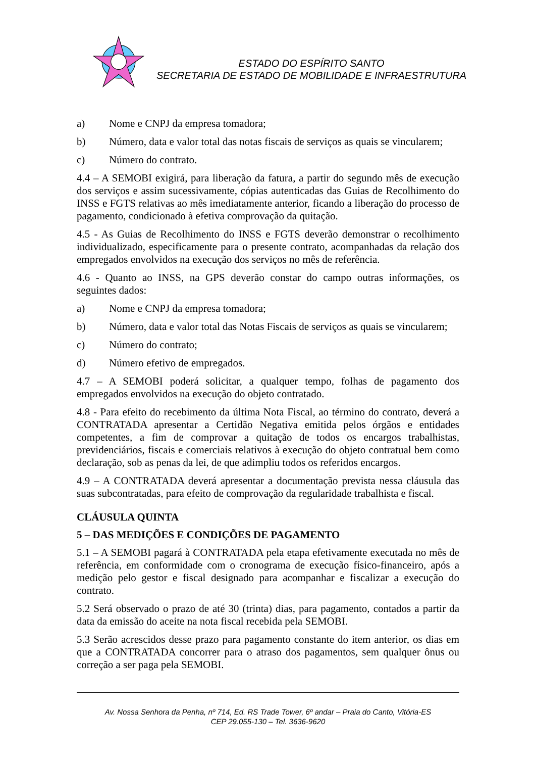ESTADO DO ESPÍRITO SANTO
SECRETARIA DE ESTADO DE MOBILIDADE E INFRAESTRUTURA
a) Nome e CNPJ da empresa tomadora;
b) Número, data e valor total das notas fiscais de serviços as quais se vincularem;
c) Número do contrato.
4.4 – A SEMOBI exigirá, para liberação da fatura, a partir do segundo mês de execução dos serviços e assim sucessivamente, cópias autenticadas das Guias de Recolhimento do INSS e FGTS relativas ao mês imediatamente anterior, ficando a liberação do processo de pagamento, condicionado à efetiva comprovação da quitação.
4.5 - As Guias de Recolhimento do INSS e FGTS deverão demonstrar o recolhimento individualizado, especificamente para o presente contrato, acompanhadas da relação dos empregados envolvidos na execução dos serviços no mês de referência.
4.6 - Quanto ao INSS, na GPS deverão constar do campo outras informações, os seguintes dados:
a) Nome e CNPJ da empresa tomadora;
b) Número, data e valor total das Notas Fiscais de serviços as quais se vincularem;
c) Número do contrato;
d) Número efetivo de empregados.
4.7 – A SEMOBI poderá solicitar, a qualquer tempo, folhas de pagamento dos empregados envolvidos na execução do objeto contratado.
4.8 - Para efeito do recebimento da última Nota Fiscal, ao término do contrato, deverá a CONTRATADA apresentar a Certidão Negativa emitida pelos órgãos e entidades competentes, a fim de comprovar a quitação de todos os encargos trabalhistas, previdenciários, fiscais e comerciais relativos à execução do objeto contratual bem como declaração, sob as penas da lei, de que adimpliu todos os referidos encargos.
4.9 – A CONTRATADA deverá apresentar a documentação prevista nessa cláusula das suas subcontratadas, para efeito de comprovação da regularidade trabalhista e fiscal.
CLÁUSULA QUINTA
5 – DAS MEDIÇÕES E CONDIÇÕES DE PAGAMENTO
5.1 – A SEMOBI pagará à CONTRATADA pela etapa efetivamente executada no mês de referência, em conformidade com o cronograma de execução físico-financeiro, após a medição pelo gestor e fiscal designado para acompanhar e fiscalizar a execução do contrato.
5.2 Será observado o prazo de até 30 (trinta) dias, para pagamento, contados a partir da data da emissão do aceite na nota fiscal recebida pela SEMOBI.
5.3 Serão acrescidos desse prazo para pagamento constante do item anterior, os dias em que a CONTRATADA concorrer para o atraso dos pagamentos, sem qualquer ônus ou correção a ser paga pela SEMOBI.
Av. Nossa Senhora da Penha, nº 714, Ed. RS Trade Tower, 6º andar – Praia do Canto, Vitória-ES
CEP 29.055-130 – Tel. 3636-9620